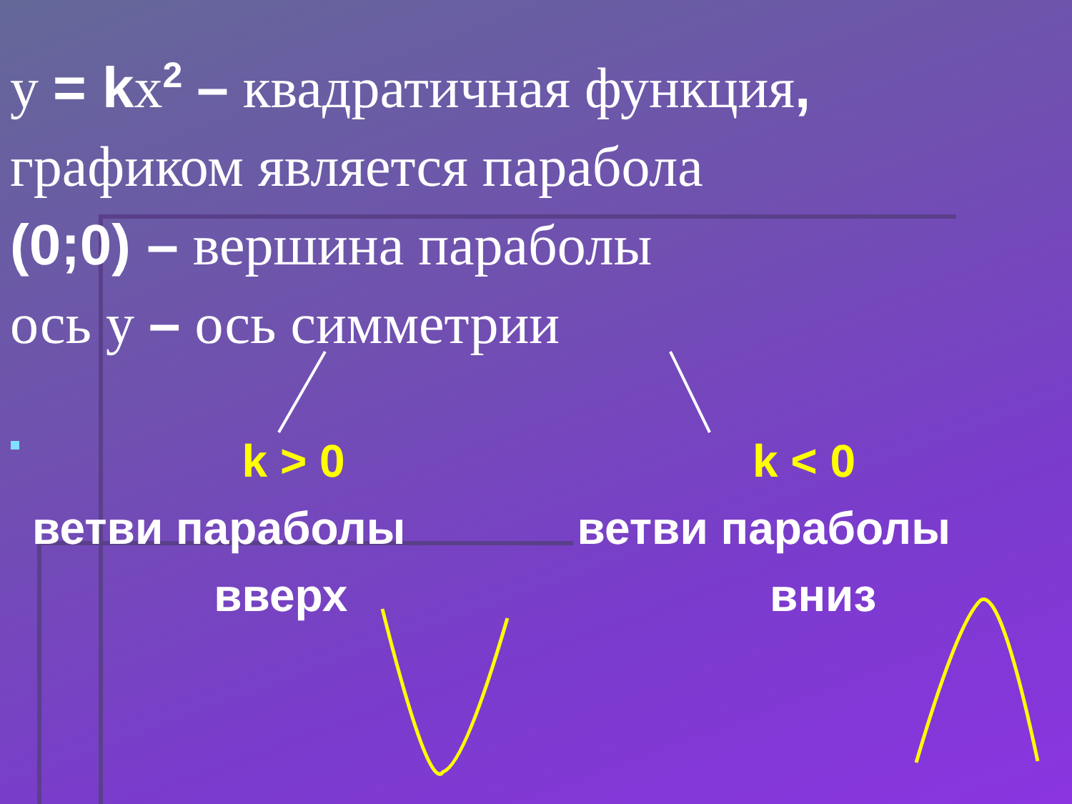у = kх<sup>2</sup> – квадратичная функция,
графиком является парабола
(0;0) – вершина параболы
ось у – ось симметрии
k > 0 k < 0
ветви параболы ветви параболы
вверх вниз